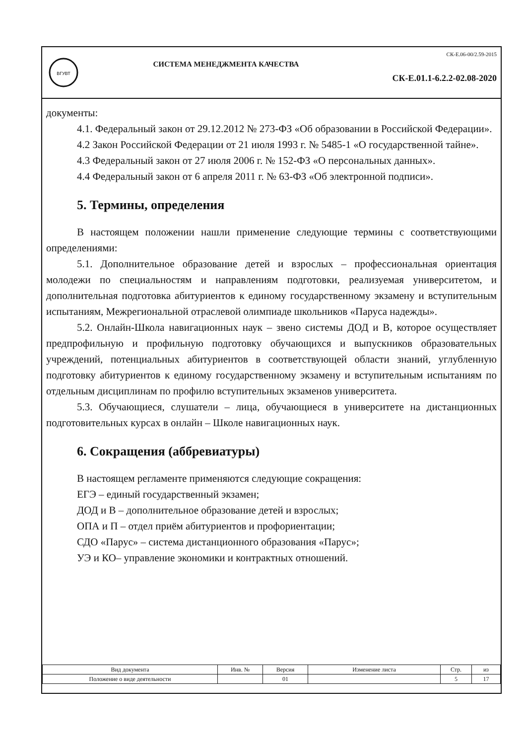ВГУВТ
СИСТЕМА МЕНЕДЖМЕНТА КАЧЕСТВА
СК-Е.06-00/2.59-2015
СК-Е.01.1-6.2.2-02.08-2020
документы:
4.1. Федеральный закон от 29.12.2012 № 273-ФЗ «Об образовании в Российской Федерации».
4.2 Закон Российской Федерации от 21 июля 1993 г. № 5485-1 «О государственной тайне».
4.3 Федеральный закон от 27 июля 2006 г. № 152-ФЗ «О персональных данных».
4.4 Федеральный закон от 6 апреля 2011 г. № 63-ФЗ «Об электронной подписи».
5. Термины, определения
В настоящем положении нашли применение следующие термины с соответствующими определениями:
5.1. Дополнительное образование детей и взрослых – профессиональная ориентация молодежи по специальностям и направлениям подготовки, реализуемая университетом, и дополнительная подготовка абитуриентов к единому государственному экзамену и вступительным испытаниям, Межрегиональной отраслевой олимпиаде школьников «Паруса надежды».
5.2. Онлайн-Школа навигационных наук – звено системы ДОД и В, которое осуществляет предпрофильную и профильную подготовку обучающихся и выпускников образовательных учреждений, потенциальных абитуриентов в соответствующей области знаний, углубленную подготовку абитуриентов к единому государственному экзамену и вступительным испытаниям по отдельным дисциплинам по профилю вступительных экзаменов университета.
5.3. Обучающиеся, слушатели – лица, обучающиеся в университете на дистанционных подготовительных курсах в онлайн – Школе навигационных наук.
6. Сокращения (аббревиатуры)
В настоящем регламенте применяются следующие сокращения:
ЕГЭ – единый государственный экзамен;
ДОД и В – дополнительное образование детей и взрослых;
ОПА и П – отдел приём абитуриентов и профориентации;
СДО «Парус» – система дистанционного образования «Парус»;
УЭ и КО– управление экономики и контрактных отношений.
| Вид документа | Инв. № | Версия | Изменение листа | Стр. | из |
| Положение о виде деятельности | | 01 | | 5 | 17 |